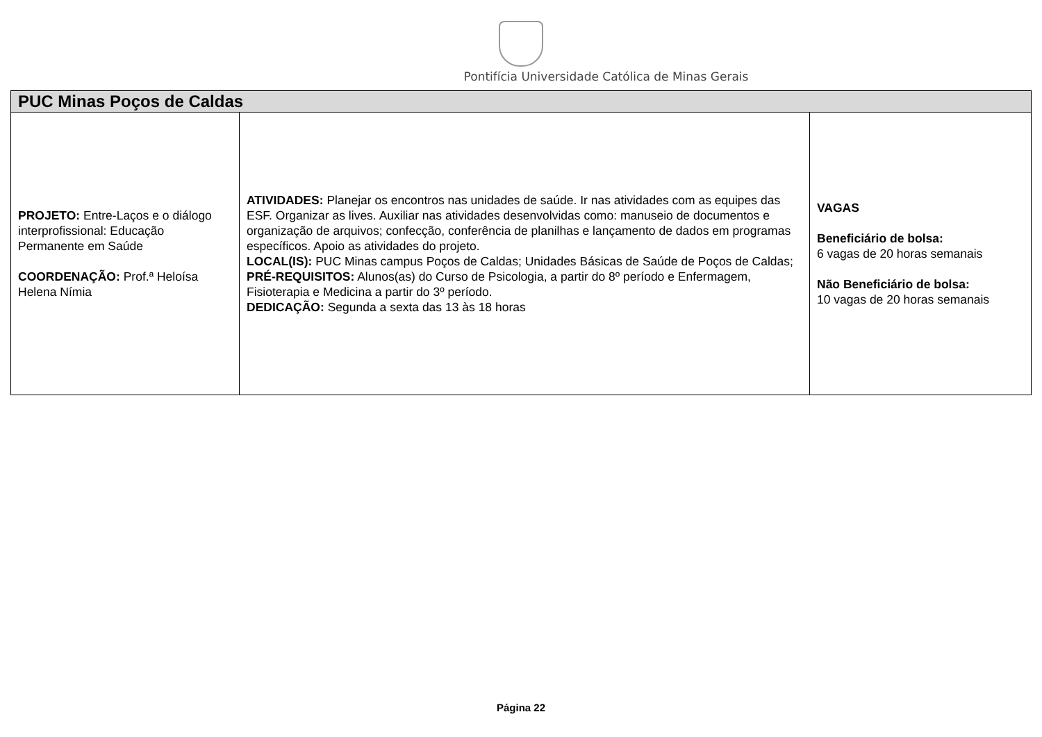Pontifícia Universidade Católica de Minas Gerais
| PUC Minas Poços de Caldas | | |
| --- | --- | --- |
| PROJETO: Entre-Laços e o diálogo interprofissional: Educação Permanente em Saúde COORDENAÇÃO: Prof.ª Heloísa Helena Nímia | ATIVIDADES: Planejar os encontros nas unidades de saúde. Ir nas atividades com as equipes das ESF. Organizar as lives. Auxiliar nas atividades desenvolvidas como: manuseio de documentos e organização de arquivos; confecção, conferência de planilhas e lançamento de dados em programas específicos. Apoio as atividades do projeto. LOCAL(IS): PUC Minas campus Poços de Caldas; Unidades Básicas de Saúde de Poços de Caldas; PRÉ-REQUISITOS: Alunos(as) do Curso de Psicologia, a partir do 8º período e Enfermagem, Fisioterapia e Medicina a partir do 3º período. DEDICAÇÃO: Segunda a sexta das 13 às 18 horas | VAGAS Beneficiário de bolsa: 6 vagas de 20 horas semanais Não Beneficiário de bolsa: 10 vagas de 20 horas semanais |
Página 22